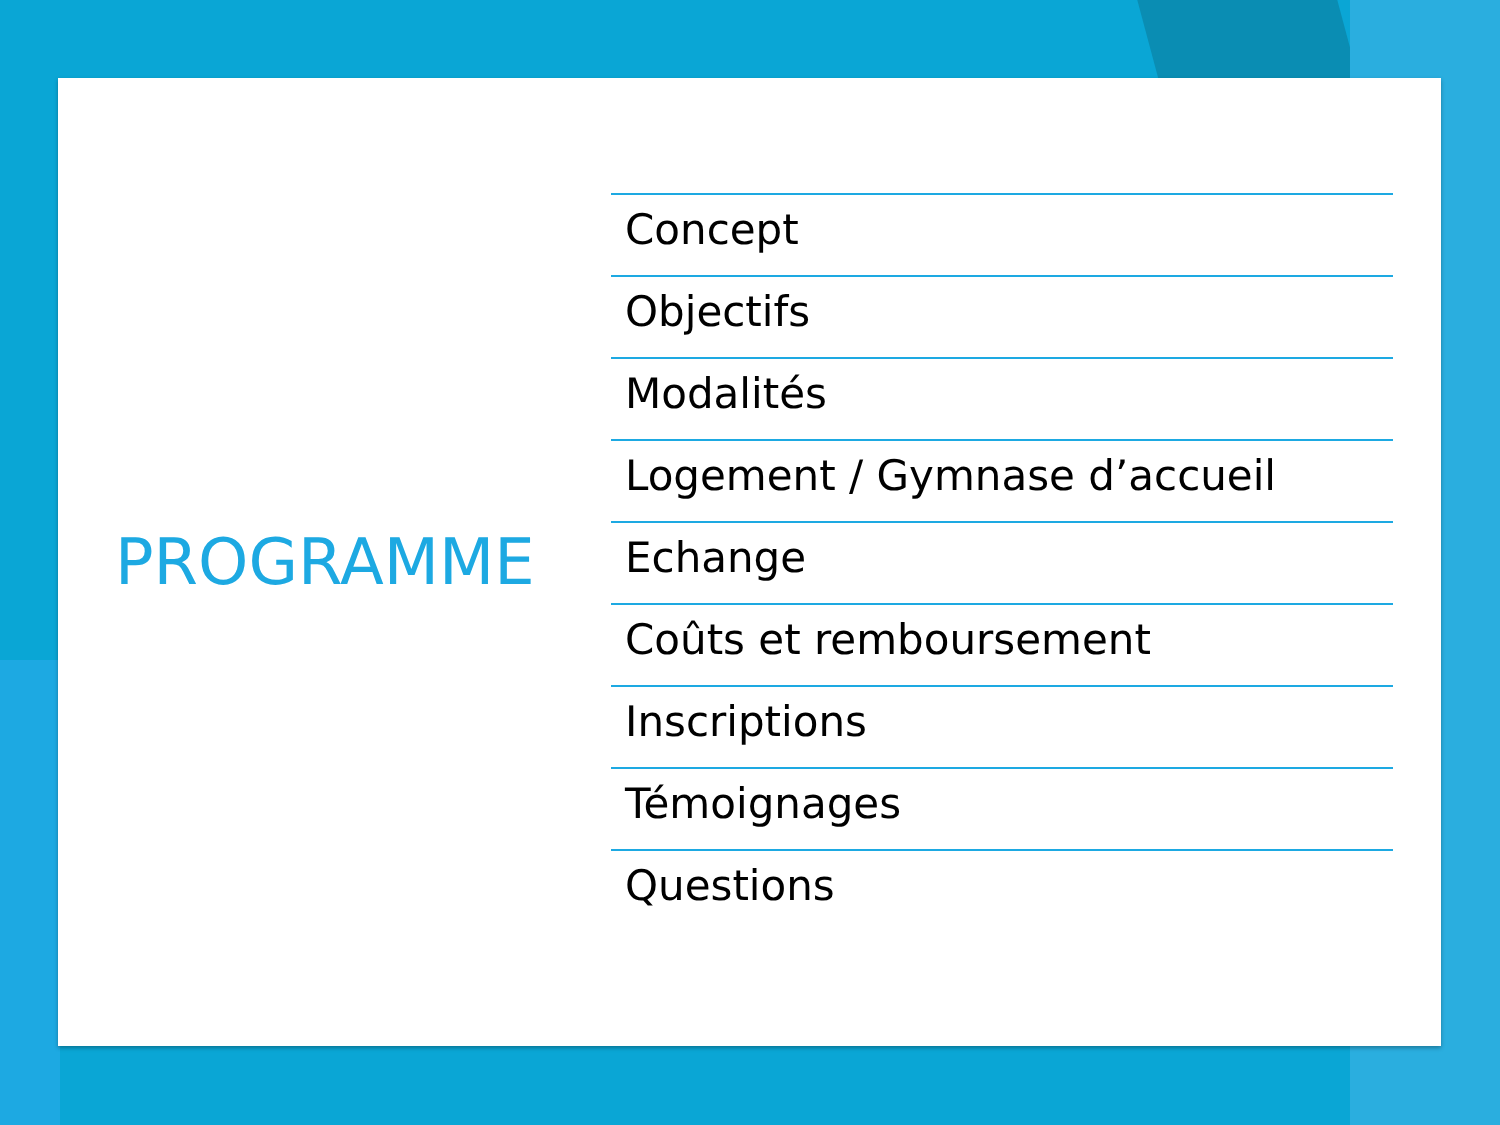PROGRAMME
Concept
Objectifs
Modalités
Logement / Gymnase d’accueil
Echange
Coûts et remboursement
Inscriptions
Témoignages
Questions